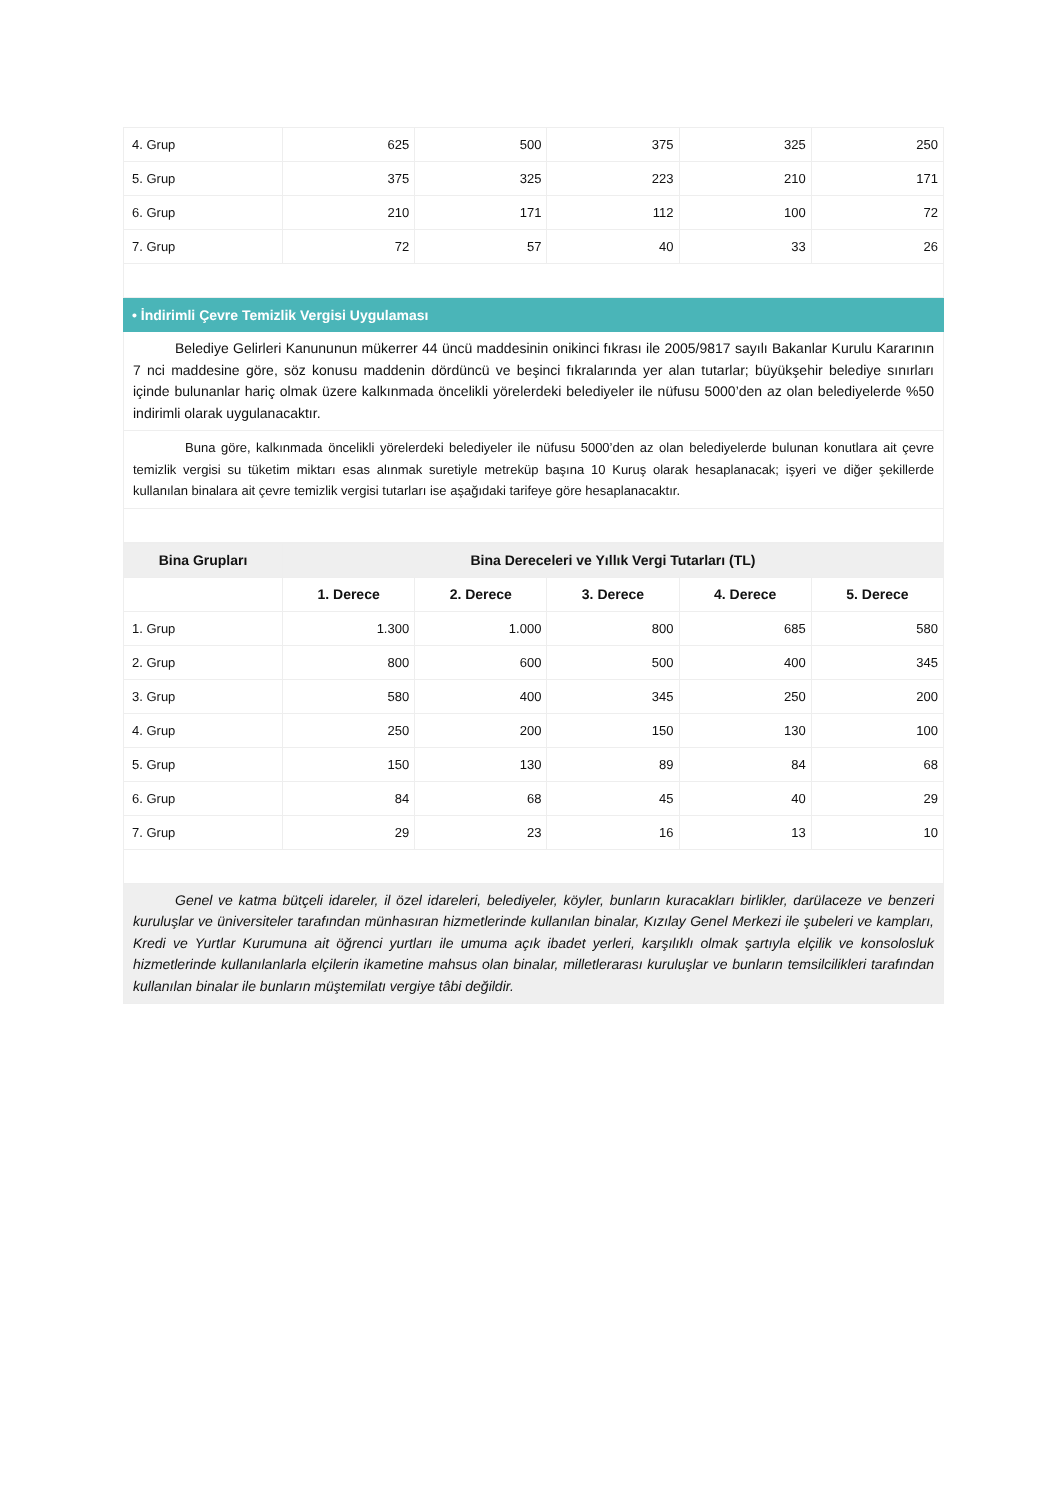| 4. Grup | 625 | 500 | 375 | 325 | 250 |
| 5. Grup | 375 | 325 | 223 | 210 | 171 |
| 6. Grup | 210 | 171 | 112 | 100 | 72 |
| 7. Grup | 72 | 57 | 40 | 33 | 26 |
• İndirimli Çevre Temizlik Vergisi Uygulaması
   Belediye Gelirleri Kanununun mükerrer 44 üncü maddesinin onikinci fıkrası ile 2005/9817 sayılı Bakanlar Kurulu Kararının 7 nci maddesine göre, söz konusu maddenin dördüncü ve beşinci fıkralarında yer alan tutarlar; büyükşehir belediye sınırları içinde bulunanlar hariç olmak üzere kalkınmada öncelikli yörelerdeki belediyeler ile nüfusu 5000’den az olan belediyelerde %50 indirimli olarak uygulanacaktır.
    Buna göre, kalkınmada öncelikli yörelerdeki belediyeler ile nüfusu 5000’den az olan belediyelerde bulunan konutlara ait çevre temizlik vergisi su tüketim miktarı esas alınmak suretiyle metreküp başına 10 Kuruş olarak hesaplanacak; işyeri ve diğer şekillerde kullanılan binalara ait çevre temizlik vergisi tutarları ise aşağıdaki tarifeye göre hesaplanacaktır.
| Bina Grupları | Bina Dereceleri ve Yıllık Vergi Tutarları (TL) | | | | |
| --- | --- | --- | --- | --- | --- |
| | 1. Derece | 2. Derece | 3. Derece | 4. Derece | 5. Derece |
| 1. Grup | 1.300 | 1.000 | 800 | 685 | 580 |
| 2. Grup | 800 | 600 | 500 | 400 | 345 |
| 3. Grup | 580 | 400 | 345 | 250 | 200 |
| 4. Grup | 250 | 200 | 150 | 130 | 100 |
| 5. Grup | 150 | 130 | 89 | 84 | 68 |
| 6. Grup | 84 | 68 | 45 | 40 | 29 |
| 7. Grup | 29 | 23 | 16 | 13 | 10 |
   Genel ve katma bütçeli idareler, il özel idareleri, belediyeler, köyler, bunların kuracakları birlikler, darülaceze ve benzeri kuruluşlar ve üniversiteler tarafından münhasıran hizmetlerinde kullanılan binalar, Kızılay Genel Merkezi ile şubeleri ve kampları, Kredi ve Yurtlar Kurumuna ait öğrenci yurtları ile umuma açık ibadet yerleri, karşılıklı olmak şartıyla elçilik ve konsolosluk hizmetlerinde kullanılanlarla elçilerin ikametine mahsus olan binalar, milletlerarası kuruluşlar ve bunların temsilcilikleri tarafından kullanılan binalar ile bunların müştemilatı vergiye tâbi değildir.